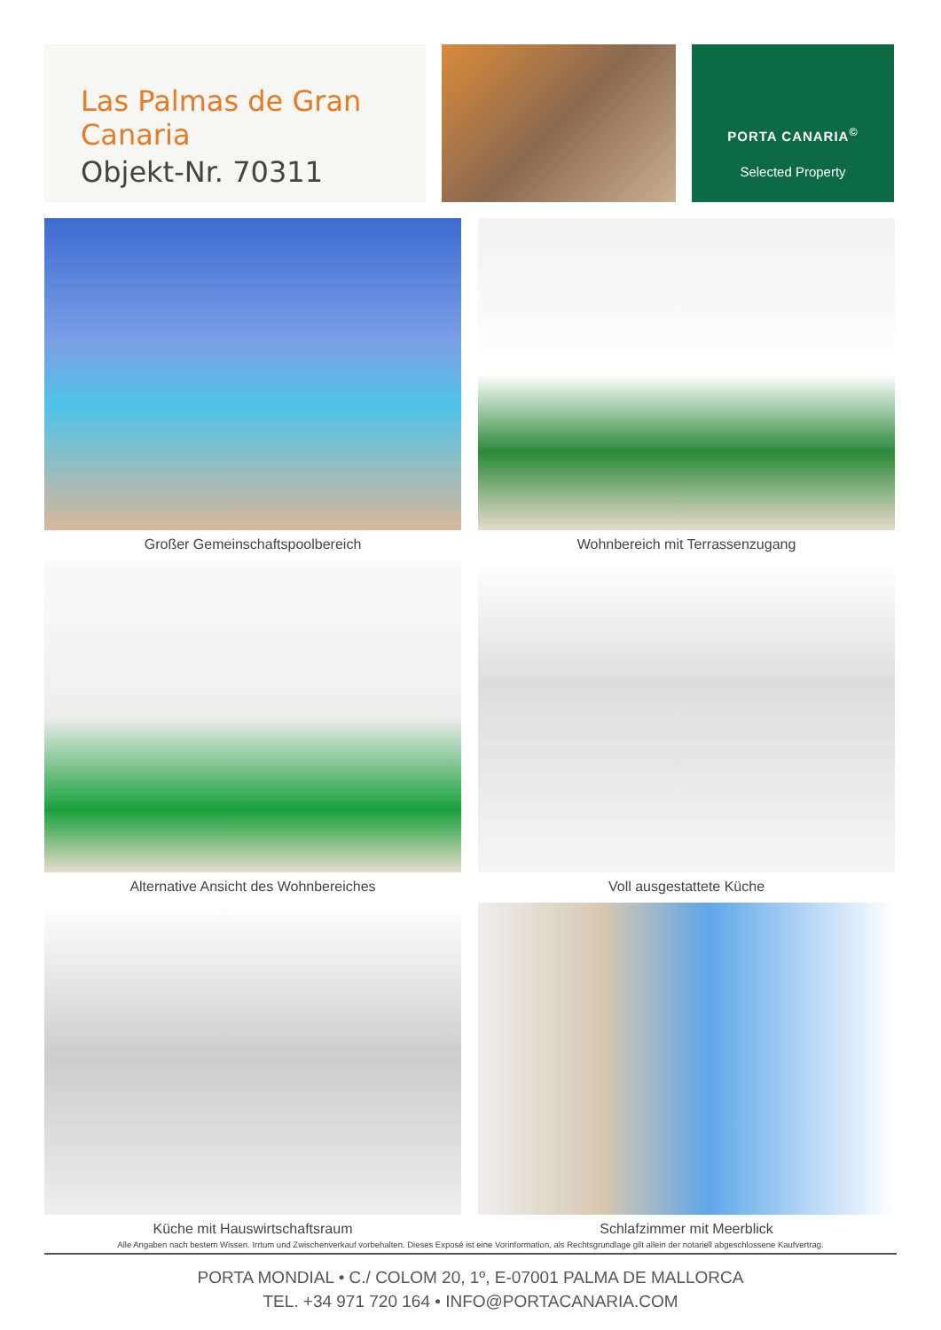Las Palmas de Gran Canaria
Objekt-Nr. 70311
PORTA CANARIA<sup>©</sup>
Selected Property
Großer Gemeinschaftspoolbereich
Wohnbereich mit Terrassenzugang
Alternative Ansicht des Wohnbereiches
Voll ausgestattete Küche
Küche mit Hauswirtschaftsraum
Schlafzimmer mit Meerblick
Alle Angaben nach bestem Wissen. Irrtum und Zwischenverkauf vorbehalten. Dieses Exposé ist eine Vorinformation, als Rechtsgrundlage gilt allein der notariell abgeschlossene Kaufvertrag.
PORTA MONDIAL • C./ COLOM 20, 1º, E-07001 PALMA DE MALLORCA
TEL. +34 971 720 164 • INFO@PORTACANARIA.COM